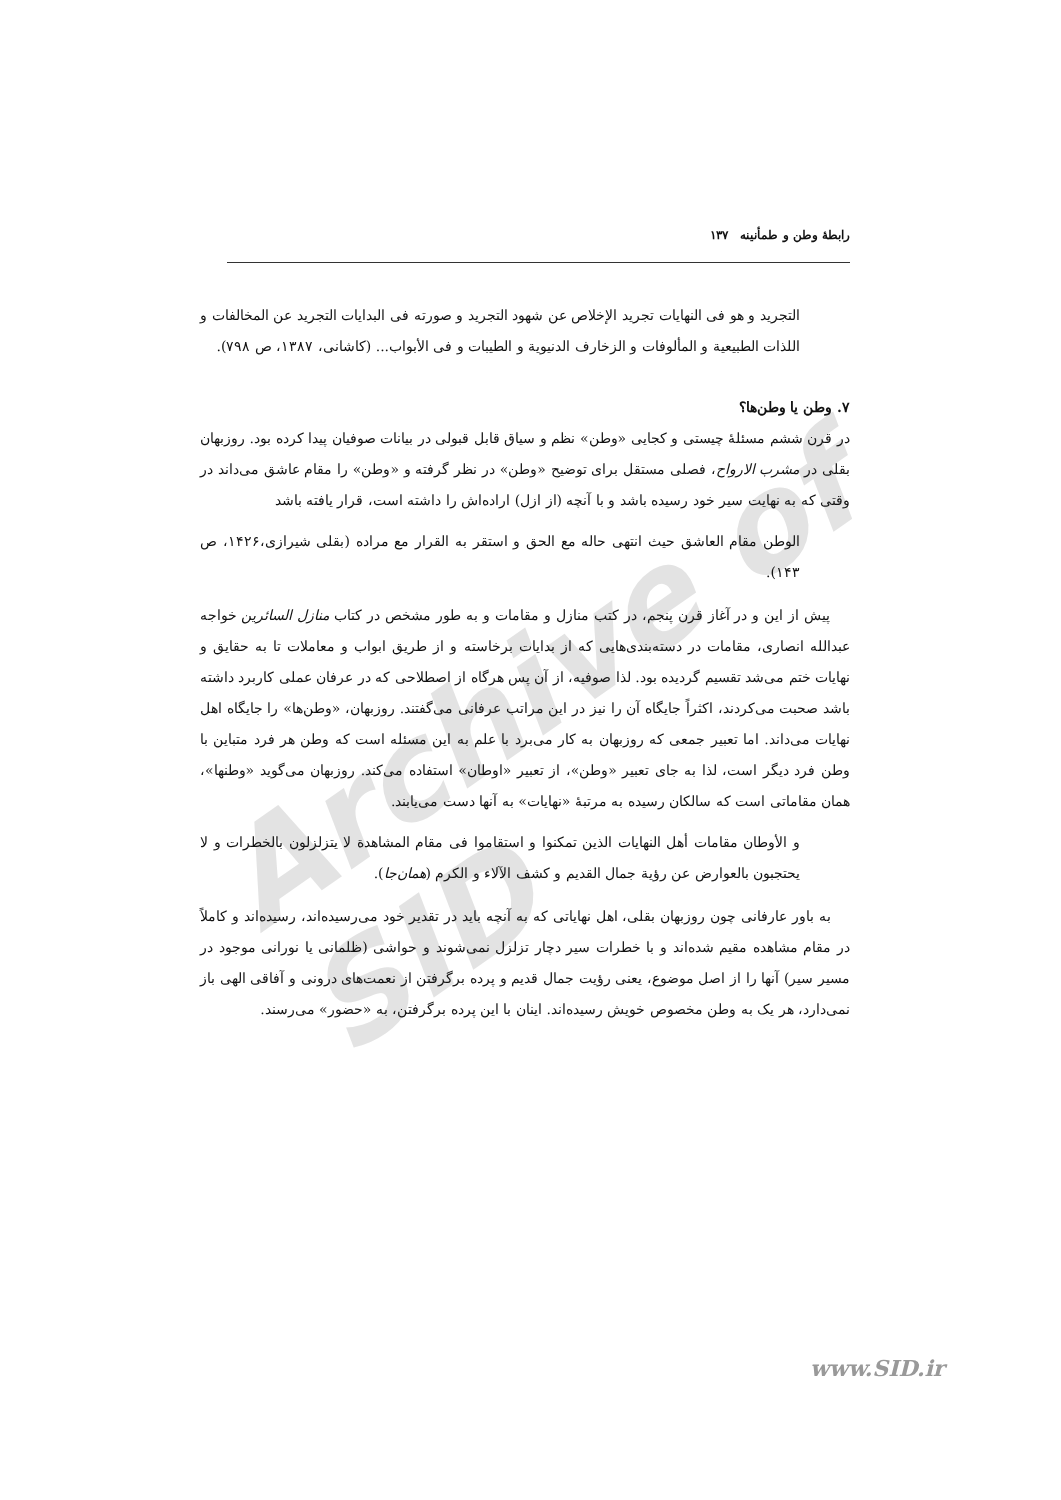رابطهٔ وطن و طمأنینه ۱۳۷
Archive of SID
التجرید و هو فی النهایات تجرید الإخلاص عن شهود التجرید و صورته فی البدایات التجرید عن المخالفات و اللذات الطبیعیة و المألوفات و الزخارف الدنیویة و الطیبات و فی الأبواب... (کاشانی، ۱۳۸۷، ص ۷۹۸).
۷. وطن یا وطن‌ها؟
در قرن ششم مسئلهٔ چیستی و کجایی «وطن» نظم و سیاق قابل قبولی در بیانات صوفیان پیدا کرده بود. روزبهان بقلی در مشرب الارواح، فصلی مستقل برای توضیح «وطن» در نظر گرفته و «وطن» را مقام عاشق می‌داند در وقتی که به نهایت سیر خود رسیده باشد و با آنچه (از ازل) اراده‌اش را داشته است، قرار یافته باشد
الوطن مقام العاشق حیث انتهی حاله مع الحق و استقر به القرار مع مراده (بقلی شیرازی،۱۴۲۶، ص ۱۴۳).
پیش از این و در آغاز قرن پنجم، در کتب منازل و مقامات و به طور مشخص در کتاب منازل السائرین خواجه عبدالله انصاری، مقامات در دسته‌بندی‌هایی که از بدایات برخاسته و از طریق ابواب و معاملات تا به حقایق و نهایات ختم می‌شد تقسیم گردیده بود. لذا صوفیه، از آن پس هرگاه از اصطلاحی که در عرفان عملی کاربرد داشته باشد صحبت می‌کردند، اکثراً جایگاه آن را نیز در این مراتب عرفانی می‌گفتند. روزبهان، «وطن‌ها» را جایگاه اهل نهایات می‌داند. اما تعبیر جمعی که روزبهان به کار می‌برد با علم به این مسئله است که وطن هر فرد متباین با وطن فرد دیگر است، لذا به جای تعبیر «وطن»، از تعبیر «اوطان» استفاده می‌کند. روزبهان می‌گوید «وطنها»، همان مقاماتی است که سالکان رسیده به مرتبهٔ «نهایات» به آنها دست می‌یابند.
و الأوطان مقامات أهل النهایات الذین تمکنوا و استقاموا فی مقام المشاهدة لا یتزلزلون بالخطرات و لا یحتجبون بالعوارض عن رؤیة جمال القدیم و کشف الآلاء و الکرم (همان‌جا).
به باور عارفانی چون روزبهان بقلی، اهل نهایاتی که به آنچه باید در تقدیر خود می‌رسیده‌اند، رسیده‌اند و کاملاً در مقام مشاهده مقیم شده‌اند و با خطرات سیر دچار تزلزل نمی‌شوند و حواشی (ظلمانی یا نورانی موجود در مسیر سیر) آنها را از اصل موضوع، یعنی رؤیت جمال قدیم و پرده برگرفتن از نعمت‌های درونی و آفاقی الهی باز نمی‌دارد، هر یک به وطن مخصوص خویش رسیده‌اند. اینان با این پرده برگرفتن، به «حضور» می‌رسند.
www.SID.ir